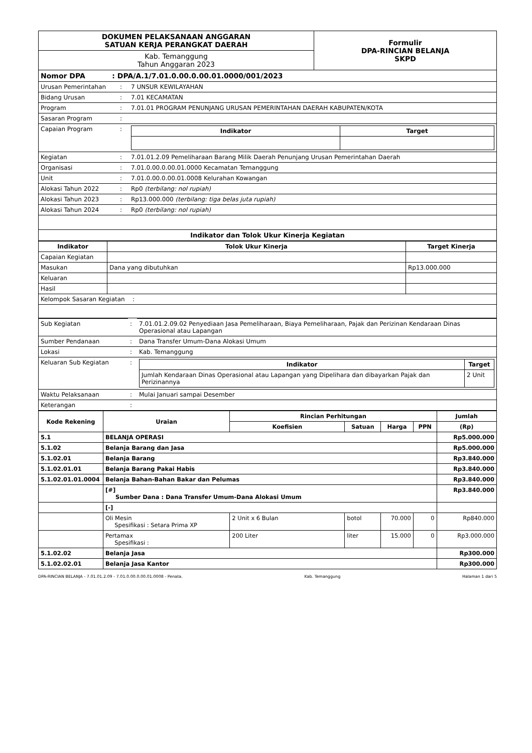| DOKUMEN PELAKSANAAN ANGGARAN SATUAN KERJA PERANGKAT DAERAH | Formulir DPA-RINCIAN BELANJA SKPD |
| Kab. Temanggung Tahun Anggaran 2023 | |
| Nomor DPA : DPA/A.1/7.01.0.00.0.00.01.0000/001/2023 | | |
| Urusan Pemerintahan | : | 7 UNSUR KEWILAYAHAN |
| Bidang Urusan | : | 7.01 KECAMATAN |
| Program | : | 7.01.01 PROGRAM PENUNJANG URUSAN PEMERINTAHAN DAERAH KABUPATEN/KOTA |
| Sasaran Program | : | |
| Capaian Program | : | / Indikator / Target / / --- / --- / |
| Kegiatan | : | 7.01.01.2.09 Pemeliharaan Barang Milik Daerah Penunjang Urusan Pemerintahan Daerah |
| Organisasi | : | 7.01.0.00.0.00.01.0000 Kecamatan Temanggung |
| Unit | : | 7.01.0.00.0.00.01.0008 Kelurahan Kowangan |
| Alokasi Tahun 2022 | : | Rp0 (terbilang: nol rupiah) |
| Alokasi Tahun 2023 | : | Rp13.000.000 (terbilang: tiga belas juta rupiah) |
| Alokasi Tahun 2024 | : | Rp0 (terbilang: nol rupiah) |
| Indikator dan Tolok Ukur Kinerja Kegiatan | | |
| Indikator | Tolok Ukur Kinerja | Target Kinerja |
| --- | --- | --- |
| Capaian Kegiatan | | |
| Masukan | Dana yang dibutuhkan | Rp13.000.000 |
| Keluaran | | |
| Hasil | | |
| Kelompok Sasaran Kegiatan : | | |
| Sub Kegiatan | : | 7.01.01.2.09.02 Penyediaan Jasa Pemeliharaan, Biaya Pemeliharaan, Pajak dan Perizinan Kendaraan Dinas Operasional atau Lapangan |
| Sumber Pendanaan | : | Dana Transfer Umum-Dana Alokasi Umum |
| Lokasi | : | Kab. Temanggung |
| Keluaran Sub Kegiatan | : | / Indikator / Target / / --- / --- / / Jumlah Kendaraan Dinas Operasional atau Lapangan yang Dipelihara dan dibayarkan Pajak dan Perizinannya / 2 Unit / |
| Waktu Pelaksanaan | : | Mulai Januari sampai Desember |
| Keterangan | : | |
| Kode Rekening | Uraian | Rincian Perhitungan | | | | Jumlah |
| --- | --- | --- | --- | --- | --- | --- |
| | | Koefisien | Satuan | Harga | PPN | (Rp) |
| 5.1 | BELANJA OPERASI | | | | | Rp5.000.000 |
| 5.1.02 | Belanja Barang dan Jasa | | | | | Rp5.000.000 |
| 5.1.02.01 | Belanja Barang | | | | | Rp3.840.000 |
| 5.1.02.01.01 | Belanja Barang Pakai Habis | | | | | Rp3.840.000 |
| 5.1.02.01.01.0004 | Belanja Bahan-Bahan Bakar dan Pelumas | | | | | Rp3.840.000 |
| | [#] Sumber Dana : Dana Transfer Umum-Dana Alokasi Umum | | | | | Rp3.840.000 |
| | [-] | | | | | |
| | Oli Mesin Spesifikasi : Setara Prima XP | 2 Unit x 6 Bulan | botol | 70.000 | 0 | Rp840.000 |
| | Pertamax Spesifikasi : | 200 Liter | liter | 15.000 | 0 | Rp3.000.000 |
| 5.1.02.02 | Belanja Jasa | | | | | Rp300.000 |
| 5.1.02.02.01 | Belanja Jasa Kantor | | | | | Rp300.000 |
DPA-RINCIAN BELANJA - 7.01.01.2.09 - 7.01.0.00.0.00.01.0008 - Penata. Kab. Temanggung Halaman 1 dari 5